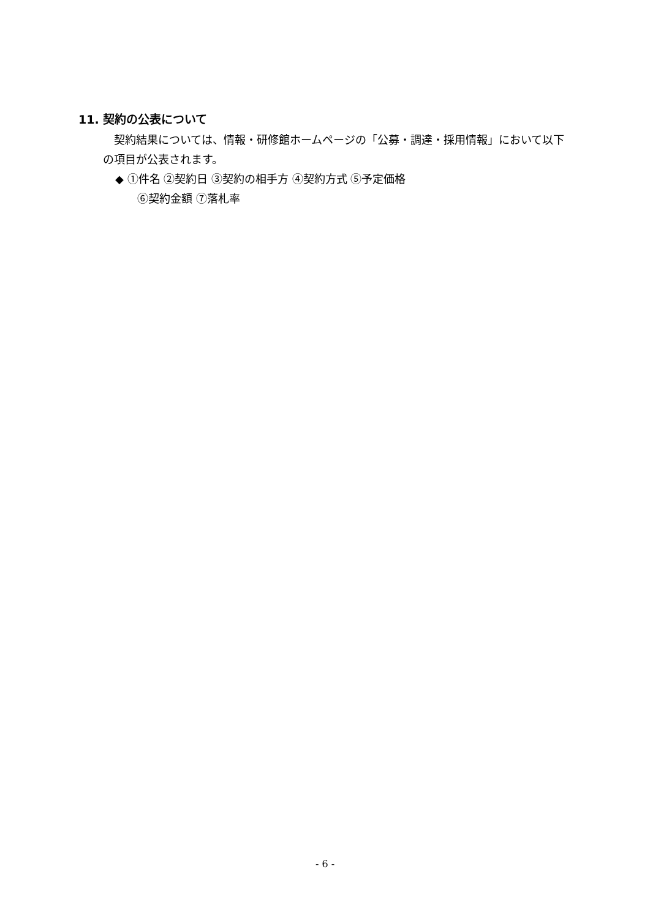11. 契約の公表について
契約結果については、情報・研修館ホームページの「公募・調達・採用情報」において以下の項目が公表されます。
◆ ①件名 ②契約日 ③契約の相手方 ④契約方式 ⑤予定価格
⑥契約金額 ⑦落札率
- 6 -